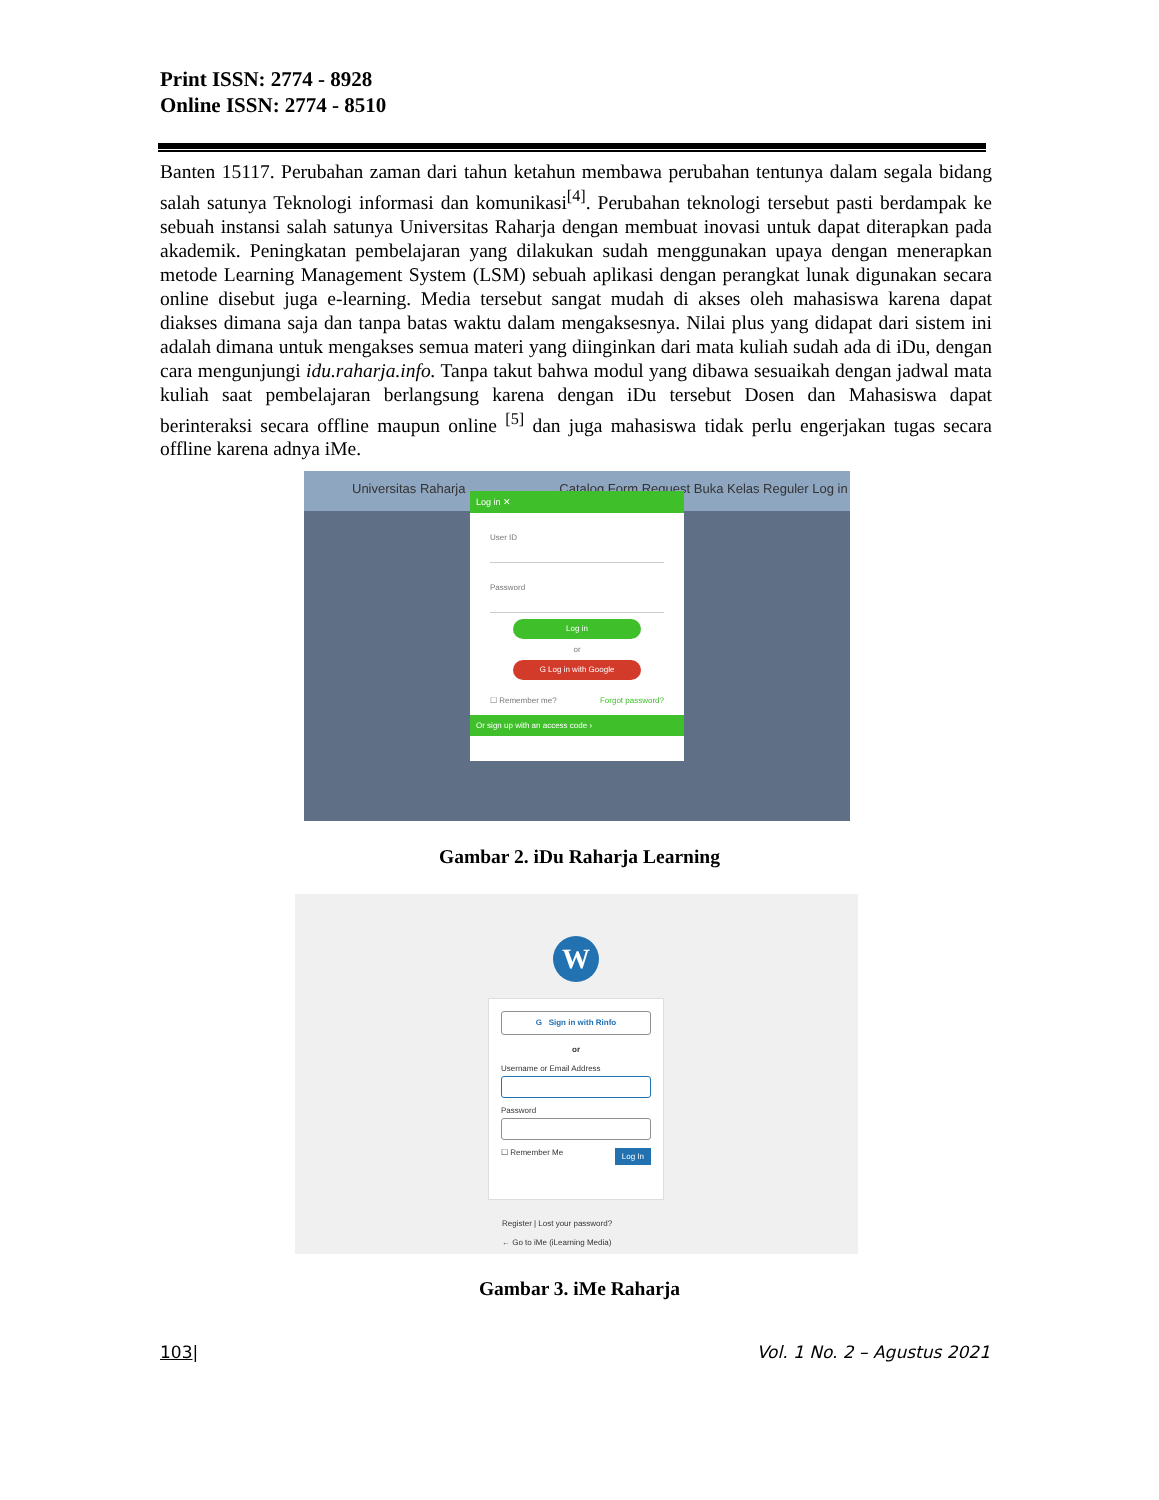Print ISSN: 2774 - 8928
Online ISSN: 2774 - 8510
Banten 15117. Perubahan zaman dari tahun ketahun membawa perubahan tentunya dalam segala bidang salah satunya Teknologi informasi dan komunikasi<sup>[4]</sup>. Perubahan teknologi tersebut pasti berdampak ke sebuah instansi salah satunya Universitas Raharja dengan membuat inovasi untuk dapat diterapkan pada akademik. Peningkatan pembelajaran yang dilakukan sudah menggunakan upaya dengan menerapkan metode Learning Management System (LSM) sebuah aplikasi dengan perangkat lunak digunakan secara online disebut juga e-learning. Media tersebut sangat mudah di akses oleh mahasiswa karena dapat diakses dimana saja dan tanpa batas waktu dalam mengaksesnya. Nilai plus yang didapat dari sistem ini adalah dimana untuk mengakses semua materi yang diinginkan dari mata kuliah sudah ada di iDu, dengan cara mengunjungi idu.raharja.info. Tanpa takut bahwa modul yang dibawa sesuaikah dengan jadwal mata kuliah saat pembelajaran berlangsung karena dengan iDu tersebut Dosen dan Mahasiswa dapat berinteraksi secara offline maupun online <sup>[5]</sup> dan juga mahasiswa tidak perlu engerjakan tugas secara offline karena adnya iMe.
Universitas Raharja Catalog Form Request Buka Kelas Reguler Log in
Log in ✕
User ID
Password
Log in
or
G Log in with Google
☐ Remember me? Forgot password?
Or sign up with an access code ›
Gambar 2. iDu Raharja Learning
W
G Sign in with Rinfo
or
Username or Email Address
Password
☐ Remember Me Log In
Register | Lost your password?
← Go to iMe (iLearning Media)
Gambar 3. iMe Raharja
103| Vol. 1 No. 2 – Agustus 2021